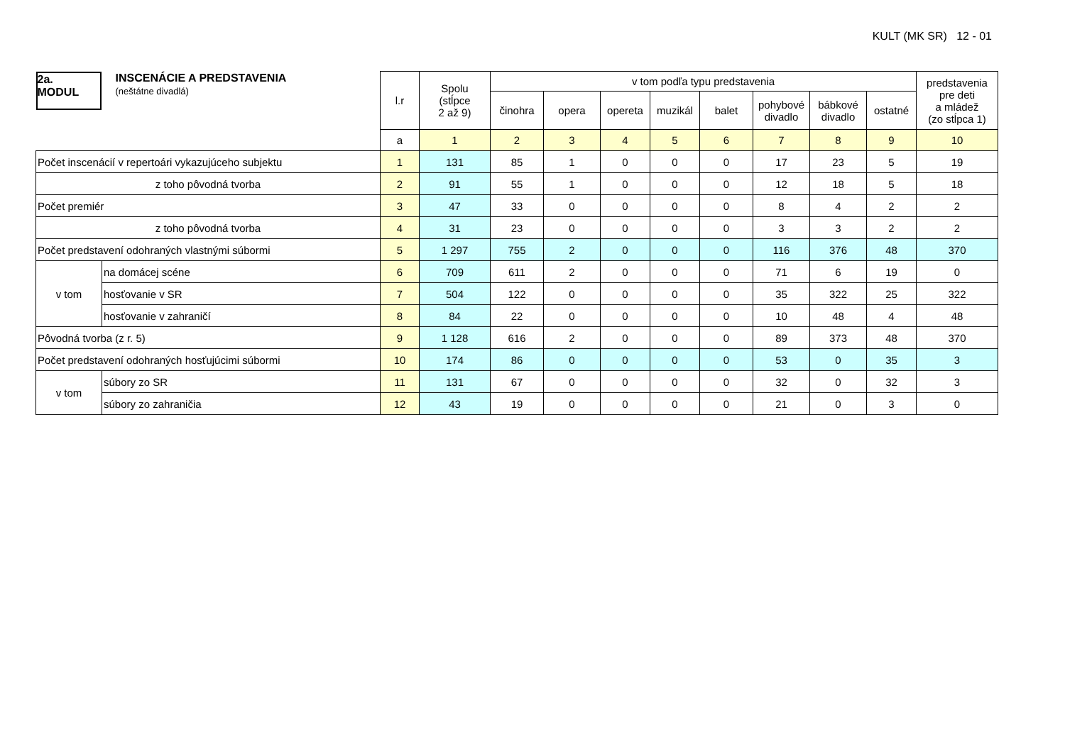KULT (MK SR) 12 - 01
| 2a. MODUL INSCENÁCIE A PREDSTAVENIA (neštátne divadlá) | | l.r | Spolu (stĺpce 2 až 9) | v tom podľa typu predstavenia | | | | | | | | predstavenia pre deti a mládež (zo stĺpca 1) |
| --- | --- | --- | --- | --- | --- | --- | --- | --- | --- | --- | --- | --- |
| | | | | činohra | opera | opereta | muzikál | balet | pohybové divadlo | bábkové divadlo | ostatné | |
| | | a | 1 | 2 | 3 | 4 | 5 | 6 | 7 | 8 | 9 | 10 |
| Počet inscenácií v repertoári vykazujúceho subjektu | | 1 | 131 | 85 | 1 | 0 | 0 | 0 | 17 | 23 | 5 | 19 |
| z toho pôvodná tvorba | | 2 | 91 | 55 | 1 | 0 | 0 | 0 | 12 | 18 | 5 | 18 |
| Počet premiér | | 3 | 47 | 33 | 0 | 0 | 0 | 0 | 8 | 4 | 2 | 2 |
| z toho pôvodná tvorba | | 4 | 31 | 23 | 0 | 0 | 0 | 0 | 3 | 3 | 2 | 2 |
| Počet predstavení odohraných vlastnými súbormi | | 5 | 1 297 | 755 | 2 | 0 | 0 | 0 | 116 | 376 | 48 | 370 |
| v tom | na domácej scéne | 6 | 709 | 611 | 2 | 0 | 0 | 0 | 71 | 6 | 19 | 0 |
| | hosťovanie v SR | 7 | 504 | 122 | 0 | 0 | 0 | 0 | 35 | 322 | 25 | 322 |
| | hosťovanie v zahraničí | 8 | 84 | 22 | 0 | 0 | 0 | 0 | 10 | 48 | 4 | 48 |
| Pôvodná tvorba (z r. 5) | | 9 | 1 128 | 616 | 2 | 0 | 0 | 0 | 89 | 373 | 48 | 370 |
| Počet predstavení odohraných hosťujúcimi súbormi | | 10 | 174 | 86 | 0 | 0 | 0 | 0 | 53 | 0 | 35 | 3 |
| v tom | súbory zo SR | 11 | 131 | 67 | 0 | 0 | 0 | 0 | 32 | 0 | 32 | 3 |
| | súbory zo zahraničia | 12 | 43 | 19 | 0 | 0 | 0 | 0 | 21 | 0 | 3 | 0 |